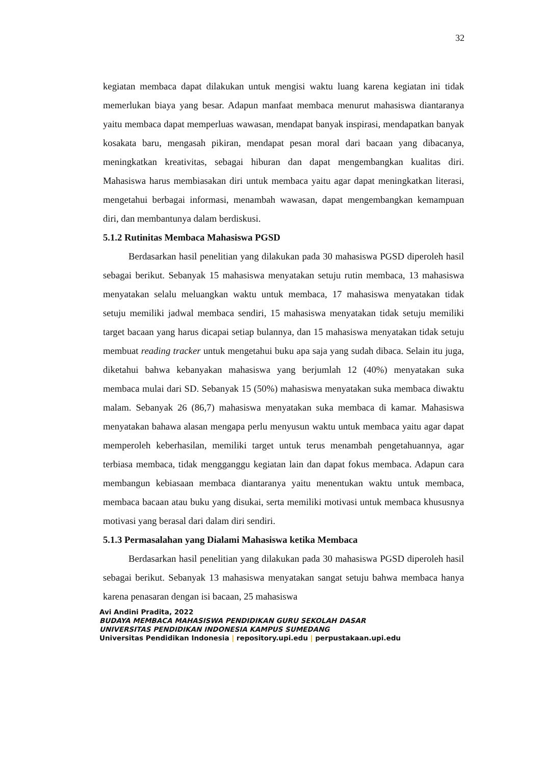32
kegiatan membaca dapat dilakukan untuk mengisi waktu luang karena kegiatan ini tidak memerlukan biaya yang besar. Adapun manfaat membaca menurut mahasiswa diantaranya yaitu membaca dapat memperluas wawasan, mendapat banyak inspirasi, mendapatkan banyak kosakata baru, mengasah pikiran, mendapat pesan moral dari bacaan yang dibacanya, meningkatkan kreativitas, sebagai hiburan dan dapat mengembangkan kualitas diri. Mahasiswa harus membiasakan diri untuk membaca yaitu agar dapat meningkatkan literasi, mengetahui berbagai informasi, menambah wawasan, dapat mengembangkan kemampuan diri, dan membantunya dalam berdiskusi.
5.1.2 Rutinitas Membaca Mahasiswa PGSD
Berdasarkan hasil penelitian yang dilakukan pada 30 mahasiswa PGSD diperoleh hasil sebagai berikut. Sebanyak 15 mahasiswa menyatakan setuju rutin membaca, 13 mahasiswa menyatakan selalu meluangkan waktu untuk membaca, 17 mahasiswa menyatakan tidak setuju memiliki jadwal membaca sendiri, 15 mahasiswa menyatakan tidak setuju memiliki target bacaan yang harus dicapai setiap bulannya, dan 15 mahasiswa menyatakan tidak setuju membuat reading tracker untuk mengetahui buku apa saja yang sudah dibaca. Selain itu juga, diketahui bahwa kebanyakan mahasiswa yang berjumlah 12 (40%) menyatakan suka membaca mulai dari SD. Sebanyak 15 (50%) mahasiswa menyatakan suka membaca diwaktu malam. Sebanyak 26 (86,7) mahasiswa menyatakan suka membaca di kamar. Mahasiswa menyatakan bahawa alasan mengapa perlu menyusun waktu untuk membaca yaitu agar dapat memperoleh keberhasilan, memiliki target untuk terus menambah pengetahuannya, agar terbiasa membaca, tidak mengganggu kegiatan lain dan dapat fokus membaca. Adapun cara membangun kebiasaan membaca diantaranya yaitu menentukan waktu untuk membaca, membaca bacaan atau buku yang disukai, serta memiliki motivasi untuk membaca khususnya motivasi yang berasal dari dalam diri sendiri.
5.1.3 Permasalahan yang Dialami Mahasiswa ketika Membaca
Berdasarkan hasil penelitian yang dilakukan pada 30 mahasiswa PGSD diperoleh hasil sebagai berikut. Sebanyak 13 mahasiswa menyatakan sangat setuju bahwa membaca hanya karena penasaran dengan isi bacaan, 25 mahasiswa
Avi Andini Pradita, 2022
BUDAYA MEMBACA MAHASISWA PENDIDIKAN GURU SEKOLAH DASAR
UNIVERSITAS PENDIDIKAN INDONESIA KAMPUS SUMEDANG
Universitas Pendidikan Indonesia | repository.upi.edu | perpustakaan.upi.edu